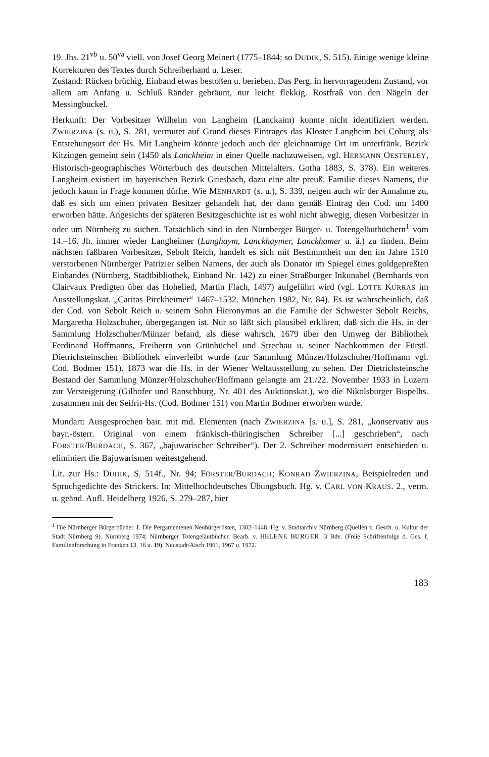19. Jhs. 21<sup>vb</sup> u. 50<sup>va</sup> viell. von Josef Georg Meinert (1775–1844; so DUDIK, S. 515). Einige wenige kleine Korrekturen des Textes durch Schreiberhand u. Leser.
Zustand: Rücken brüchig, Einband etwas bestoßen u. berieben. Das Perg. in hervorragendem Zustand, vor allem am Anfang u. Schluß Ränder gebräunt, nur leicht flekkig. Rostfraß von den Nägeln der Messingbuckel.
Herkunft: Der Vorbesitzer Wilhelm von Langheim (Lanckaim) konnte nicht identifiziert werden. ZWIERZINA (s. u.), S. 281, vermutet auf Grund dieses Eintrages das Kloster Langheim bei Coburg als Entstehungsort der Hs. Mit Langheim könnte jedoch auch der gleichnamige Ort im unterfränk. Bezirk Kitzingen gemeint sein (1450 als Lanckheim in einer Quelle nachzuweisen, vgl. HERMANN OESTERLEY, Historisch-geographisches Wörterbuch des deutschen Mittelalters. Gotha 1883, S. 378). Ein weiteres Langheim existiert im bayerischen Bezirk Griesbach, dazu eine alte preuß. Familie dieses Namens, die jedoch kaum in Frage kommen dürfte. Wie MENHARDT (s. u.), S. 339, neigen auch wir der Annahme zu, daß es sich um einen privaten Besitzer gehandelt hat, der dann gemäß Eintrag den Cod. um 1400 erworben hätte. Angesichts der späteren Besitzgeschichte ist es wohl nicht abwegig, diesen Vorbesitzer in oder um Nürnberg zu suchen. Tatsächlich sind in den Nürnberger Bürger- u. Totengeläutbüchern<sup>1</sup> vom 14.–16. Jh. immer wieder Langheimer (Langhaym, Lanckhaymer, Lanckhamer u. ä.) zu finden. Beim nächsten faßbaren Vorbesitzer, Sebolt Reich, handelt es sich mit Bestimmtheit um den im Jahre 1510 verstorbenen Nürnberger Patrizier selben Namens, der auch als Donator im Spiegel eines goldgepreßten Einbandes (Nürnberg, Stadtbibliothek, Einband Nr. 142) zu einer Straßburger Inkunabel (Bernhards von Clairvaux Predigten über das Hohelied, Martin Flach, 1497) aufgeführt wird (vgl. LOTTE KURRAS im Ausstellungskat. „Caritas Pirckheimer“ 1467–1532. München 1982, Nr. 84). Es ist wahrscheinlich, daß der Cod. von Sebolt Reich u. seinem Sohn Hieronymus an die Familie der Schwester Sebolt Reichs, Margaretha Holzschuher, übergegangen ist. Nur so läßt sich plausibel erklären, daß sich die Hs. in der Sammlung Holzschuher/Münzer befand, als diese wahrsch. 1679 über den Umweg der Bibliothek Ferdinand Hoffmanns, Freiherrn von Grünbüchel und Strechau u. seiner Nachkommen der Fürstl. Dietrichsteinschen Bibliothek einverleibt wurde (zur Sammlung Münzer/Holzschuher/Hoffmann vgl. Cod. Bodmer 151). 1873 war die Hs. in der Wiener Weltausstellung zu sehen. Der Dietrichsteinsche Bestand der Sammlung Münzer/Holzschuher/Hoffmann gelangte am 21./22. November 1933 in Luzern zur Versteigerung (Gilhofer und Ranschburg, Nr. 401 des Auktionskat.), wo die Nikolsburger Bispelhs. zusammen mit der Seifrit-Hs. (Cod. Bodmer 151) von Martin Bodmer erworben wurde.
Mundart: Ausgesprochen bair. mit md. Elementen (nach ZWIERZINA [s. u.], S. 281, „konservativ aus bayr.-österr. Original von einem fränkisch-thüringischen Schreiber [...] geschrieben“, nach FÖRSTER/BURDACH, S. 367, „bajuwarischer Schreiber“). Der 2. Schreiber modernisiert entschieden u. eliminiert die Bajuwarismen weitestgehend.
Lit. zur Hs.: DUDIK, S. 514f., Nr. 94; FÖRSTER/BURDACH; KONRAD ZWIERZINA, Beispielreden und Spruchgedichte des Strickers. In: Mittelhochdeutsches Übungsbuch. Hg. v. CARL VON KRAUS. 2., verm. u. geänd. Aufl. Heidelberg 1926, S. 279–287, hier
<sup>1</sup> Die Nürnberger Bürgerbücher. I. Die Pergamentenen Neubürgerlisten, 1302–1448. Hg. v. Stadtarchiv Nürnberg (Quellen z. Gesch. u. Kultur der Stadt Nürnberg 9). Nürnberg 1974; Nürnberger Totengeläutbücher. Bearb. v. HELENE BURGER. 3 Bde. (Freie Schriftenfolge d. Ges. f. Familienforschung in Franken 13, 16 u. 19). Neustadt/Aisch 1961, 1967 u. 1972.
183